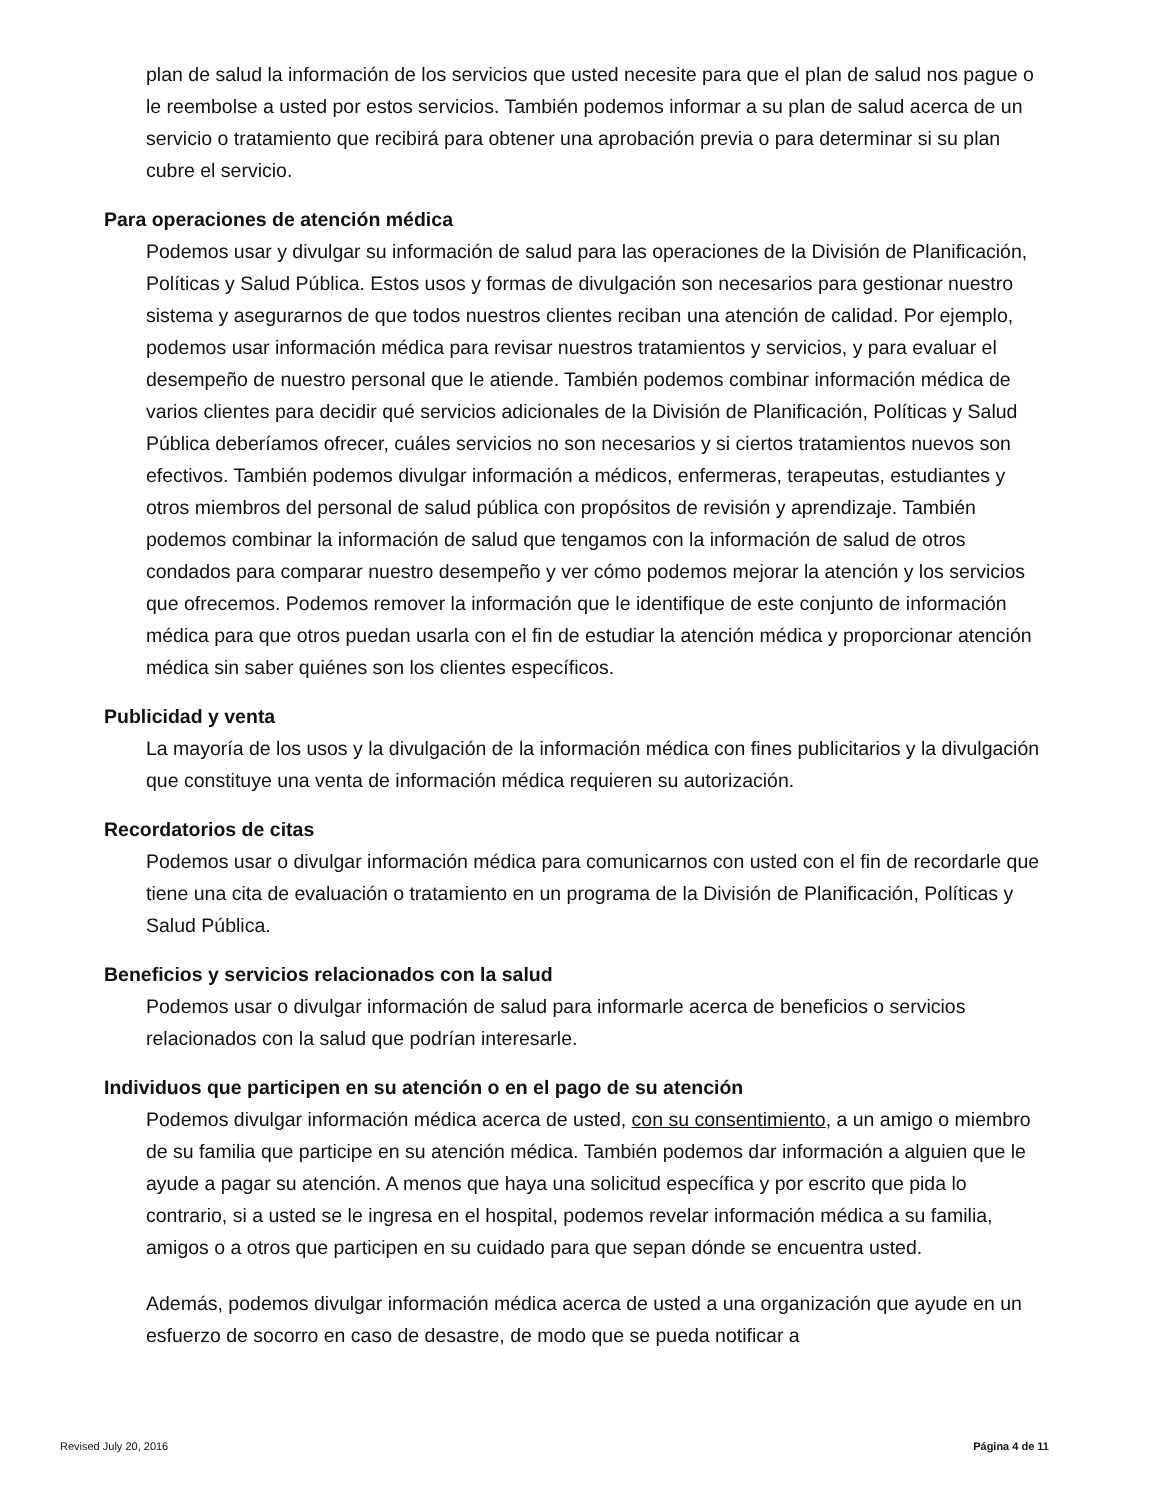plan de salud la información de los servicios que usted necesite para que el plan de salud nos pague o le reembolse a usted por estos servicios. También podemos informar a su plan de salud acerca de un servicio o tratamiento que recibirá para obtener una aprobación previa o para determinar si su plan cubre el servicio.
Para operaciones de atención médica
Podemos usar y divulgar su información de salud para las operaciones de la División de Planificación, Políticas y Salud Pública. Estos usos y formas de divulgación son necesarios para gestionar nuestro sistema y asegurarnos de que todos nuestros clientes reciban una atención de calidad. Por ejemplo, podemos usar información médica para revisar nuestros tratamientos y servicios, y para evaluar el desempeño de nuestro personal que le atiende. También podemos combinar información médica de varios clientes para decidir qué servicios adicionales de la División de Planificación, Políticas y Salud Pública deberíamos ofrecer, cuáles servicios no son necesarios y si ciertos tratamientos nuevos son efectivos. También podemos divulgar información a médicos, enfermeras, terapeutas, estudiantes y otros miembros del personal de salud pública con propósitos de revisión y aprendizaje. También podemos combinar la información de salud que tengamos con la información de salud de otros condados para comparar nuestro desempeño y ver cómo podemos mejorar la atención y los servicios que ofrecemos. Podemos remover la información que le identifique de este conjunto de información médica para que otros puedan usarla con el fin de estudiar la atención médica y proporcionar atención médica sin saber quiénes son los clientes específicos.
Publicidad y venta
La mayoría de los usos y la divulgación de la información médica con fines publicitarios y la divulgación que constituye una venta de información médica requieren su autorización.
Recordatorios de citas
Podemos usar o divulgar información médica para comunicarnos con usted con el fin de recordarle que tiene una cita de evaluación o tratamiento en un programa de la División de Planificación, Políticas y Salud Pública.
Beneficios y servicios relacionados con la salud
Podemos usar o divulgar información de salud para informarle acerca de beneficios o servicios relacionados con la salud que podrían interesarle.
Individuos que participen en su atención o en el pago de su atención
Podemos divulgar información médica acerca de usted, con su consentimiento, a un amigo o miembro de su familia que participe en su atención médica. También podemos dar información a alguien que le ayude a pagar su atención. A menos que haya una solicitud específica y por escrito que pida lo contrario, si a usted se le ingresa en el hospital, podemos revelar información médica a su familia, amigos o a otros que participen en su cuidado para que sepan dónde se encuentra usted.
Además, podemos divulgar información médica acerca de usted a una organización que ayude en un esfuerzo de socorro en caso de desastre, de modo que se pueda notificar a
Revised July 20, 2016 Página 4 de 11